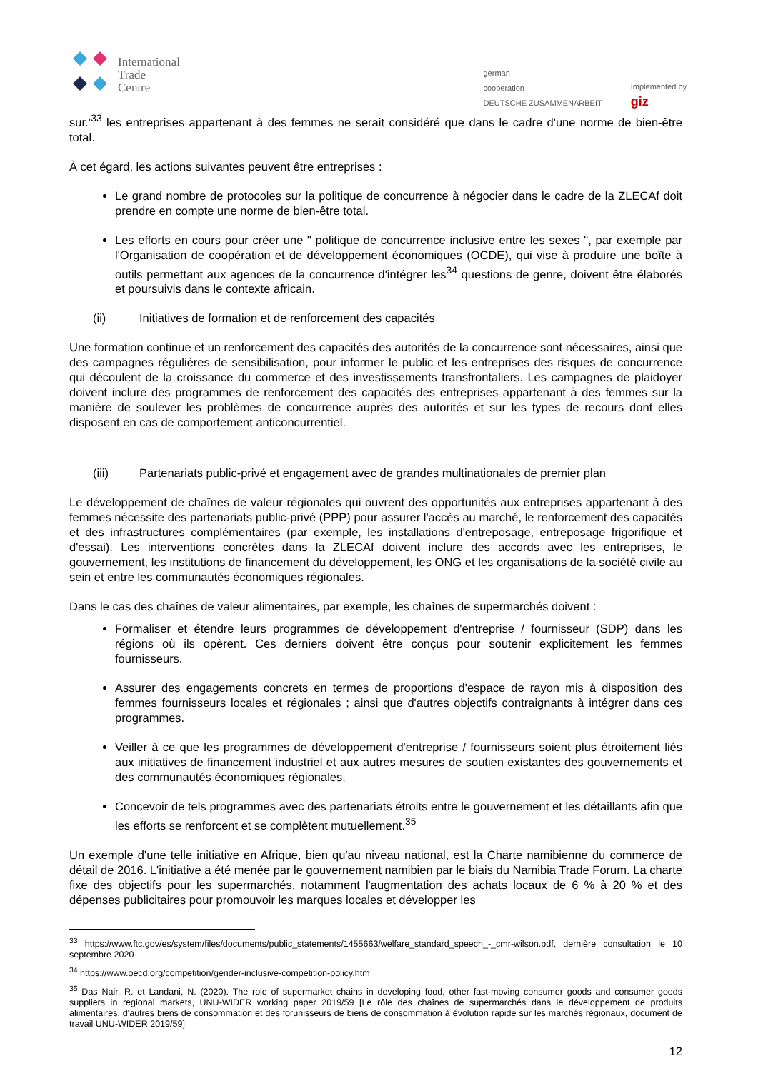International
Trade
Centre
german
cooperation
DEUTSCHE ZUSAMMENARBEIT
Implemented by
giz
sur.’<sup>33</sup> les entreprises appartenant à des femmes ne serait considéré que dans le cadre d'une norme de bien-être total.
À cet égard, les actions suivantes peuvent être entreprises :
Le grand nombre de protocoles sur la politique de concurrence à négocier dans le cadre de la ZLECAf doit prendre en compte une norme de bien-être total.
Les efforts en cours pour créer une " politique de concurrence inclusive entre les sexes ", par exemple par l'Organisation de coopération et de développement économiques (OCDE), qui vise à produire une boîte à outils permettant aux agences de la concurrence d'intégrer les<sup>34</sup> questions de genre, doivent être élaborés et poursuivis dans le contexte africain.
(ii) Initiatives de formation et de renforcement des capacités
Une formation continue et un renforcement des capacités des autorités de la concurrence sont nécessaires, ainsi que des campagnes régulières de sensibilisation, pour informer le public et les entreprises des risques de concurrence qui découlent de la croissance du commerce et des investissements transfrontaliers. Les campagnes de plaidoyer doivent inclure des programmes de renforcement des capacités des entreprises appartenant à des femmes sur la manière de soulever les problèmes de concurrence auprès des autorités et sur les types de recours dont elles disposent en cas de comportement anticoncurrentiel.
(iii) Partenariats public-privé et engagement avec de grandes multinationales de premier plan
Le développement de chaînes de valeur régionales qui ouvrent des opportunités aux entreprises appartenant à des femmes nécessite des partenariats public-privé (PPP) pour assurer l'accès au marché, le renforcement des capacités et des infrastructures complémentaires (par exemple, les installations d'entreposage, entreposage frigorifique et d'essai). Les interventions concrètes dans la ZLECAf doivent inclure des accords avec les entreprises, le gouvernement, les institutions de financement du développement, les ONG et les organisations de la société civile au sein et entre les communautés économiques régionales.
Dans le cas des chaînes de valeur alimentaires, par exemple, les chaînes de supermarchés doivent :
Formaliser et étendre leurs programmes de développement d'entreprise / fournisseur (SDP) dans les régions où ils opèrent. Ces derniers doivent être conçus pour soutenir explicitement les femmes fournisseurs.
Assurer des engagements concrets en termes de proportions d'espace de rayon mis à disposition des femmes fournisseurs locales et régionales ; ainsi que d'autres objectifs contraignants à intégrer dans ces programmes.
Veiller à ce que les programmes de développement d'entreprise / fournisseurs soient plus étroitement liés aux initiatives de financement industriel et aux autres mesures de soutien existantes des gouvernements et des communautés économiques régionales.
Concevoir de tels programmes avec des partenariats étroits entre le gouvernement et les détaillants afin que les efforts se renforcent et se complètent mutuellement.<sup>35</sup>
Un exemple d'une telle initiative en Afrique, bien qu'au niveau national, est la Charte namibienne du commerce de détail de 2016. L'initiative a été menée par le gouvernement namibien par le biais du Namibia Trade Forum. La charte fixe des objectifs pour les supermarchés, notamment l'augmentation des achats locaux de 6 % à 20 % et des dépenses publicitaires pour promouvoir les marques locales et développer les
<sup>33</sup> https://www.ftc.gov/es/system/files/documents/public_statements/1455663/welfare_standard_speech_-_cmr-wilson.pdf, dernière consultation le 10 septembre 2020
<sup>34</sup> https://www.oecd.org/competition/gender-inclusive-competition-policy.htm
<sup>35</sup> Das Nair, R. et Landani, N. (2020). The role of supermarket chains in developing food, other fast-moving consumer goods and consumer goods suppliers in regional markets, UNU-WIDER working paper 2019/59 [Le rôle des chaînes de supermarchés dans le développement de produits alimentaires, d'autres biens de consommation et des forunisseurs de biens de consommation à évolution rapide sur les marchés régionaux, document de travail UNU-WIDER 2019/59]
12